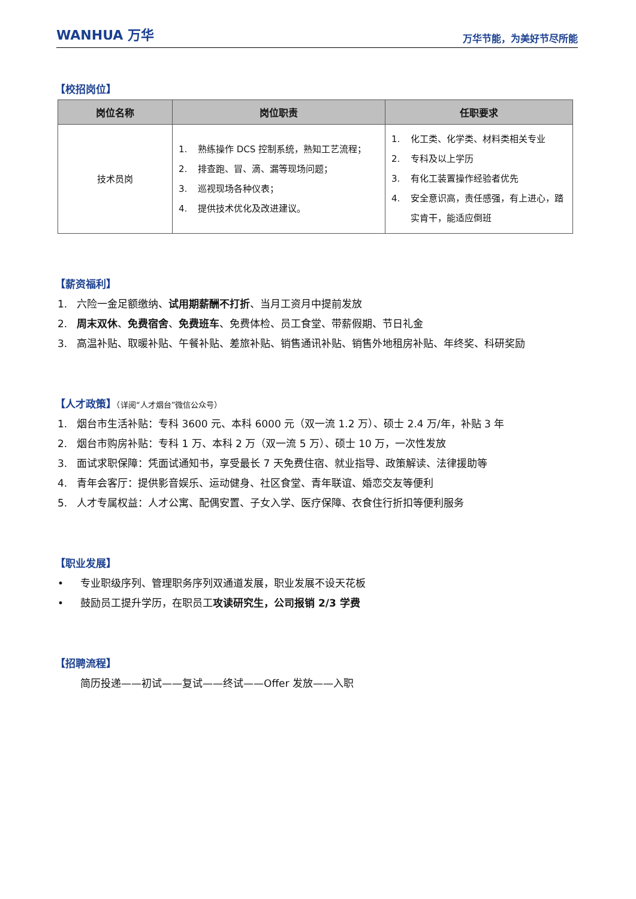WANHUA 万华
万华节能，为美好节尽所能
【校招岗位】
| 岗位名称 | 岗位职责 | 任职要求 |
| --- | --- | --- |
| 技术员岗 | 1. 熟练操作 DCS 控制系统，熟知工艺流程； 2. 排查跑、冒、滴、漏等现场问题； 3. 巡视现场各种仪表； 4. 提供技术优化及改进建议。 | 1. 化工类、化学类、材料类相关专业 2. 专科及以上学历 3. 有化工装置操作经验者优先 4. 安全意识高，责任感强，有上进心，踏实肯干，能适应倒班 |
【薪资福利】
1. 六险一金足额缴纳、试用期薪酬不打折、当月工资月中提前发放
2. 周末双休、免费宿舍、免费班车、免费体检、员工食堂、带薪假期、节日礼金
3. 高温补贴、取暖补贴、午餐补贴、差旅补贴、销售通讯补贴、销售外地租房补贴、年终奖、科研奖励
【人才政策】（详阅“人才烟台”微信公众号）
1. 烟台市生活补贴：专科 3600 元、本科 6000 元（双一流 1.2 万）、硕士 2.4 万/年，补贴 3 年
2. 烟台市购房补贴：专科 1 万、本科 2 万（双一流 5 万）、硕士 10 万，一次性发放
3. 面试求职保障：凭面试通知书，享受最长 7 天免费住宿、就业指导、政策解读、法律援助等
4. 青年会客厅：提供影音娱乐、运动健身、社区食堂、青年联谊、婚恋交友等便利
5. 人才专属权益：人才公寓、配偶安置、子女入学、医疗保障、衣食住行折扣等便利服务
【职业发展】
• 专业职级序列、管理职务序列双通道发展，职业发展不设天花板
• 鼓励员工提升学历，在职员工攻读研究生，公司报销 2/3 学费
【招聘流程】
简历投递——初试——复试——终试——Offer 发放——入职